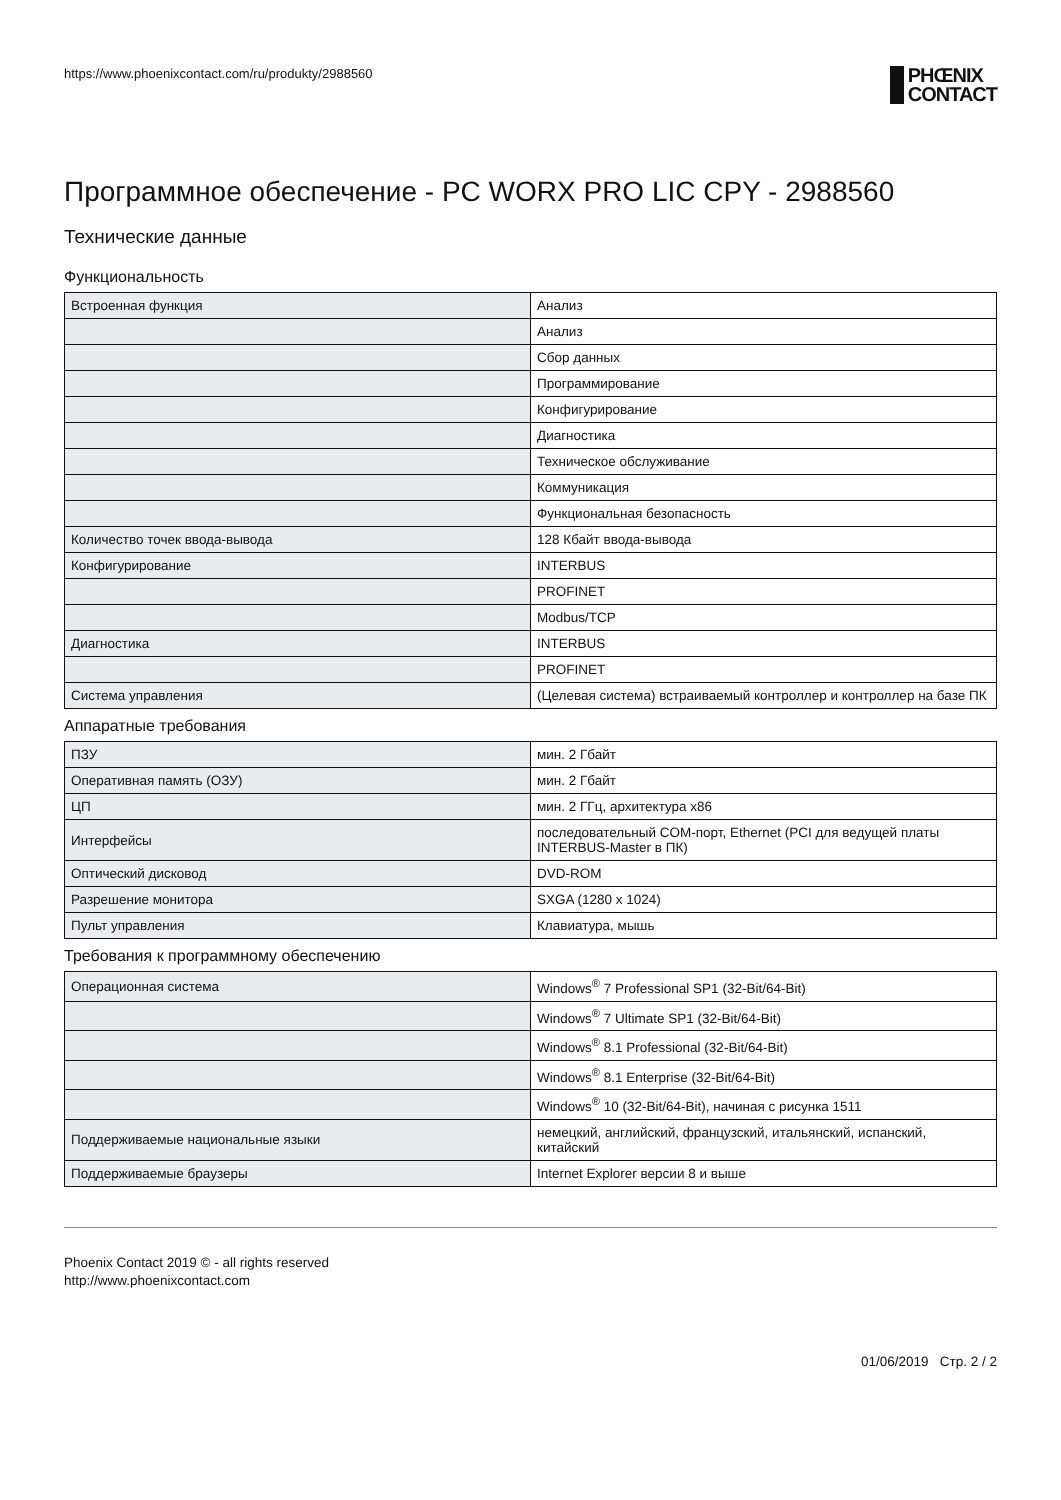https://www.phoenixcontact.com/ru/produkty/2988560
PHŒNIX
CONTACT
Программное обеспечение - PC WORX PRO LIC CPY - 2988560
Технические данные
Функциональность
| Встроенная функция | Анализ |
| | Анализ |
| | Сбор данных |
| | Программирование |
| | Конфигурирование |
| | Диагностика |
| | Техническое обслуживание |
| | Коммуникация |
| | Функциональная безопасность |
| Количество точек ввода-вывода | 128 Кбайт ввода-вывода |
| Конфигурирование | INTERBUS |
| | PROFINET |
| | Modbus/TCP |
| Диагностика | INTERBUS |
| | PROFINET |
| Система управления | (Целевая система) встраиваемый контроллер и контроллер на базе ПК |
Аппаратные требования
| ПЗУ | мин. 2 Гбайт |
| Оперативная память (ОЗУ) | мин. 2 Гбайт |
| ЦП | мин. 2 ГГц, архитектура x86 |
| Интерфейсы | последовательный COM-порт, Ethernet (PCI для ведущей платы INTERBUS-Master в ПК) |
| Оптический дисковод | DVD-ROM |
| Разрешение монитора | SXGA (1280 x 1024) |
| Пульт управления | Клавиатура, мышь |
Требования к программному обеспечению
| Операционная система | Windows<sup>®</sup> 7 Professional SP1 (32-Bit/64-Bit) |
| | Windows<sup>®</sup> 7 Ultimate SP1 (32-Bit/64-Bit) |
| | Windows<sup>®</sup> 8.1 Professional (32-Bit/64-Bit) |
| | Windows<sup>®</sup> 8.1 Enterprise (32-Bit/64-Bit) |
| | Windows<sup>®</sup> 10 (32-Bit/64-Bit), начиная с рисунка 1511 |
| Поддерживаемые национальные языки | немецкий, английский, французский, итальянский, испанский, китайский |
| Поддерживаемые браузеры | Internet Explorer версии 8 и выше |
Phoenix Contact 2019 © - all rights reserved
http://www.phoenixcontact.com
01/06/2019 Стр. 2 / 2